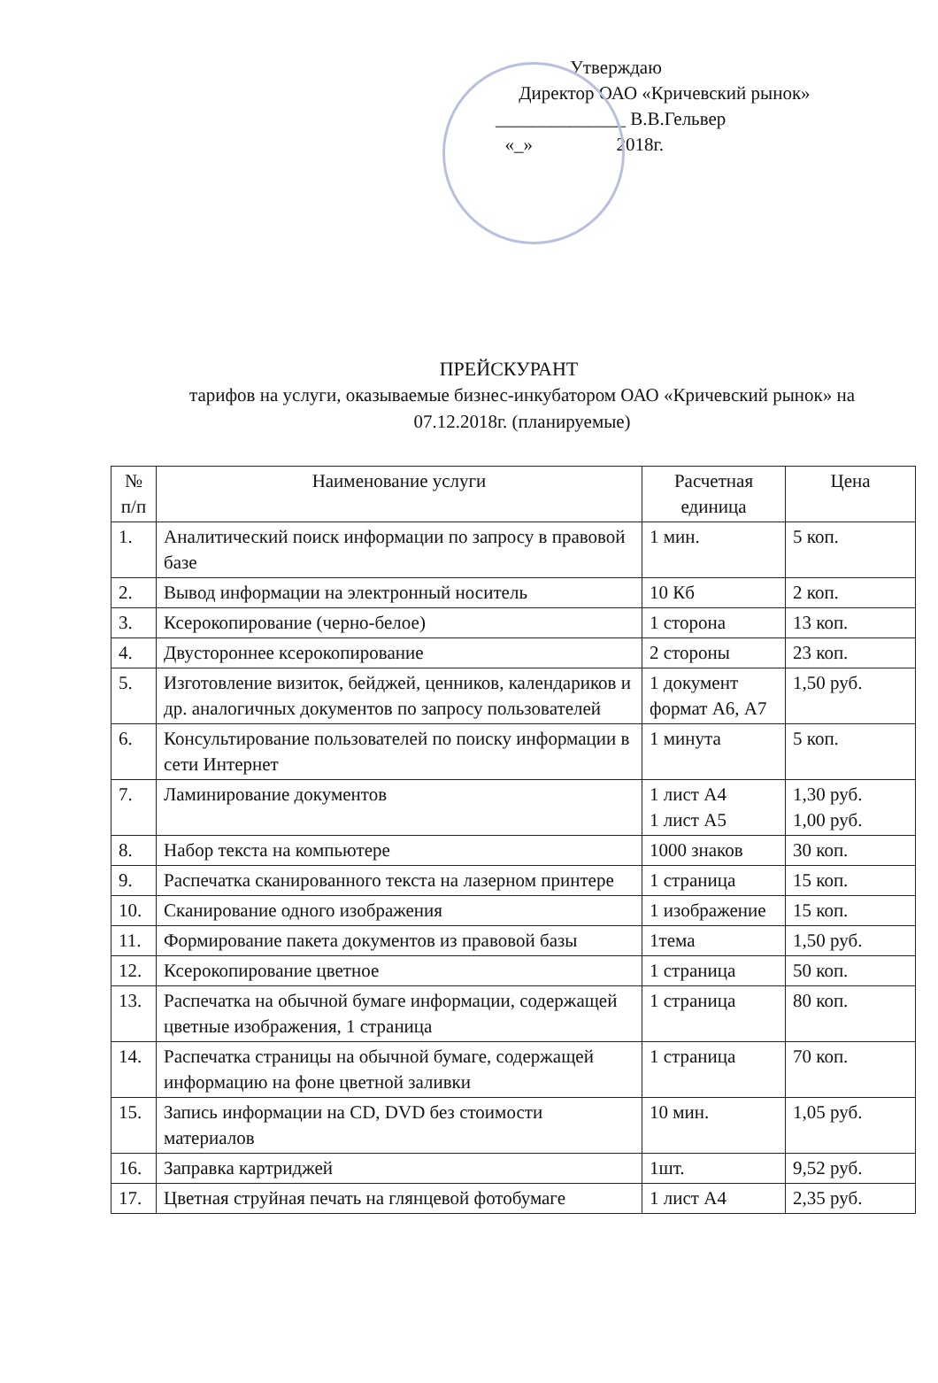Утверждаю
Директор ОАО «Кричевский рынок»
______________ В.В.Гельвер
«_» 2018г.
ПРЕЙСКУРАНТ
тарифов на услуги, оказываемые бизнес-инкубатором ОАО «Кричевский рынок» на 07.12.2018г. (планируемые)
| № п/п | Наименование услуги | Расчетная единица | Цена |
| --- | --- | --- | --- |
| 1. | Аналитический поиск информации по запросу в правовой базе | 1 мин. | 5 коп. |
| 2. | Вывод информации на электронный носитель | 10 Кб | 2 коп. |
| 3. | Ксерокопирование (черно-белое) | 1 сторона | 13 коп. |
| 4. | Двустороннее ксерокопирование | 2 стороны | 23 коп. |
| 5. | Изготовление визиток, бейджей, ценников, календариков и др. аналогичных документов по запросу пользователей | 1 документ формат А6, А7 | 1,50 руб. |
| 6. | Консультирование пользователей по поиску информации в сети Интернет | 1 минута | 5 коп. |
| 7. | Ламинирование документов | 1 лист А4 1 лист А5 | 1,30 руб. 1,00 руб. |
| 8. | Набор текста на компьютере | 1000 знаков | 30 коп. |
| 9. | Распечатка сканированного текста на лазерном принтере | 1 страница | 15 коп. |
| 10. | Сканирование одного изображения | 1 изображение | 15 коп. |
| 11. | Формирование пакета документов из правовой базы | 1тема | 1,50 руб. |
| 12. | Ксерокопирование цветное | 1 страница | 50 коп. |
| 13. | Распечатка на обычной бумаге информации, содержащей цветные изображения, 1 страница | 1 страница | 80 коп. |
| 14. | Распечатка страницы на обычной бумаге, содержащей информацию на фоне цветной заливки | 1 страница | 70 коп. |
| 15. | Запись информации на CD, DVD без стоимости материалов | 10 мин. | 1,05 руб. |
| 16. | Заправка картриджей | 1шт. | 9,52 руб. |
| 17. | Цветная струйная печать на глянцевой фотобумаге | 1 лист А4 | 2,35 руб. |